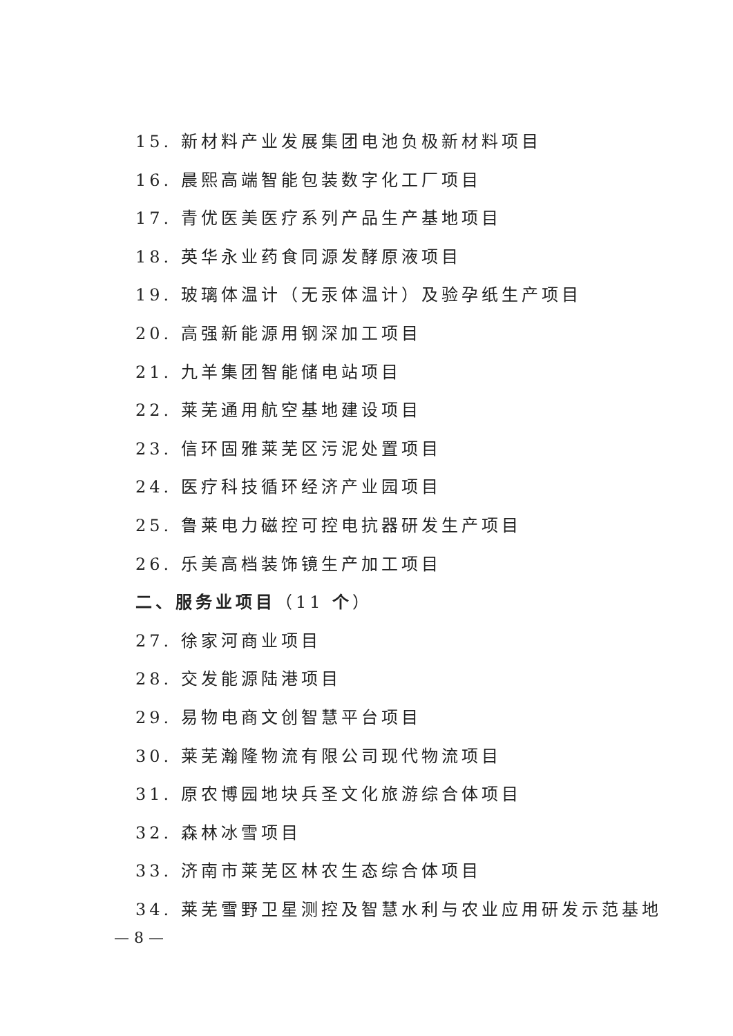15. 新材料产业发展集团电池负极新材料项目
16. 晨熙高端智能包装数字化工厂项目
17. 青优医美医疗系列产品生产基地项目
18. 英华永业药食同源发酵原液项目
19. 玻璃体温计（无汞体温计）及验孕纸生产项目
20. 高强新能源用钢深加工项目
21. 九羊集团智能储电站项目
22. 莱芜通用航空基地建设项目
23. 信环固雅莱芜区污泥处置项目
24. 医疗科技循环经济产业园项目
25. 鲁莱电力磁控可控电抗器研发生产项目
26. 乐美高档装饰镜生产加工项目
二、服务业项目（11 个）
27. 徐家河商业项目
28. 交发能源陆港项目
29. 易物电商文创智慧平台项目
30. 莱芜瀚隆物流有限公司现代物流项目
31. 原农博园地块兵圣文化旅游综合体项目
32. 森林冰雪项目
33. 济南市莱芜区林农生态综合体项目
34. 莱芜雪野卫星测控及智慧水利与农业应用研发示范基地
— 8 —